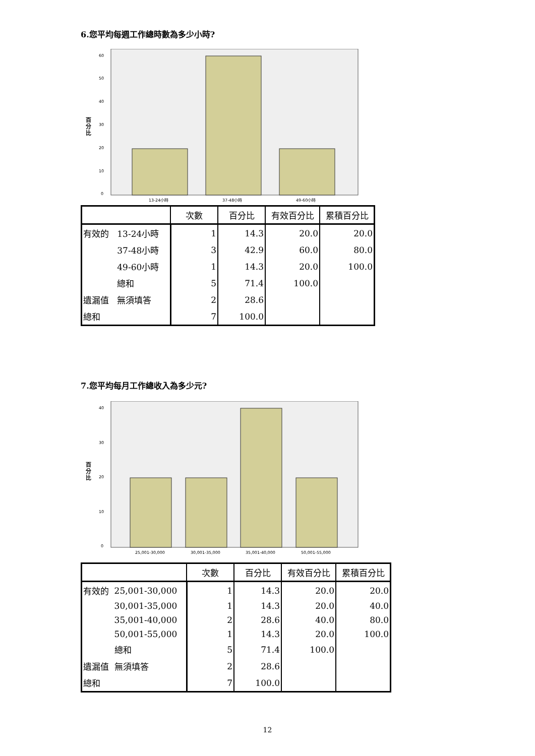6.您平均每週工作總時數為多少小時?
百
分
比
0
10
20
30
40
50
60
13-24小時
37-48小時
49-60小時
| | | 次數 | 百分比 | 有效百分比 | 累積百分比 |
| --- | --- | --- | --- | --- | --- |
| 有效的 | 13-24小時 | 1 | 14.3 | 20.0 | 20.0 |
| | 37-48小時 | 3 | 42.9 | 60.0 | 80.0 |
| | 49-60小時 | 1 | 14.3 | 20.0 | 100.0 |
| | 總和 | 5 | 71.4 | 100.0 | |
| 遺漏值 | 無須填答 | 2 | 28.6 | | |
| 總和 | | 7 | 100.0 | | |
7.您平均每月工作總收入為多少元?
百
分
比
0
10
20
30
40
25,001-30,000
30,001-35,000
35,001-40,000
50,001-55,000
| | | 次數 | 百分比 | 有效百分比 | 累積百分比 |
| --- | --- | --- | --- | --- | --- |
| 有效的 | 25,001-30,000 | 1 | 14.3 | 20.0 | 20.0 |
| | 30,001-35,000 | 1 | 14.3 | 20.0 | 40.0 |
| | 35,001-40,000 | 2 | 28.6 | 40.0 | 80.0 |
| | 50,001-55,000 | 1 | 14.3 | 20.0 | 100.0 |
| | 總和 | 5 | 71.4 | 100.0 | |
| 遺漏值 | 無須填答 | 2 | 28.6 | | |
| 總和 | | 7 | 100.0 | | |
12